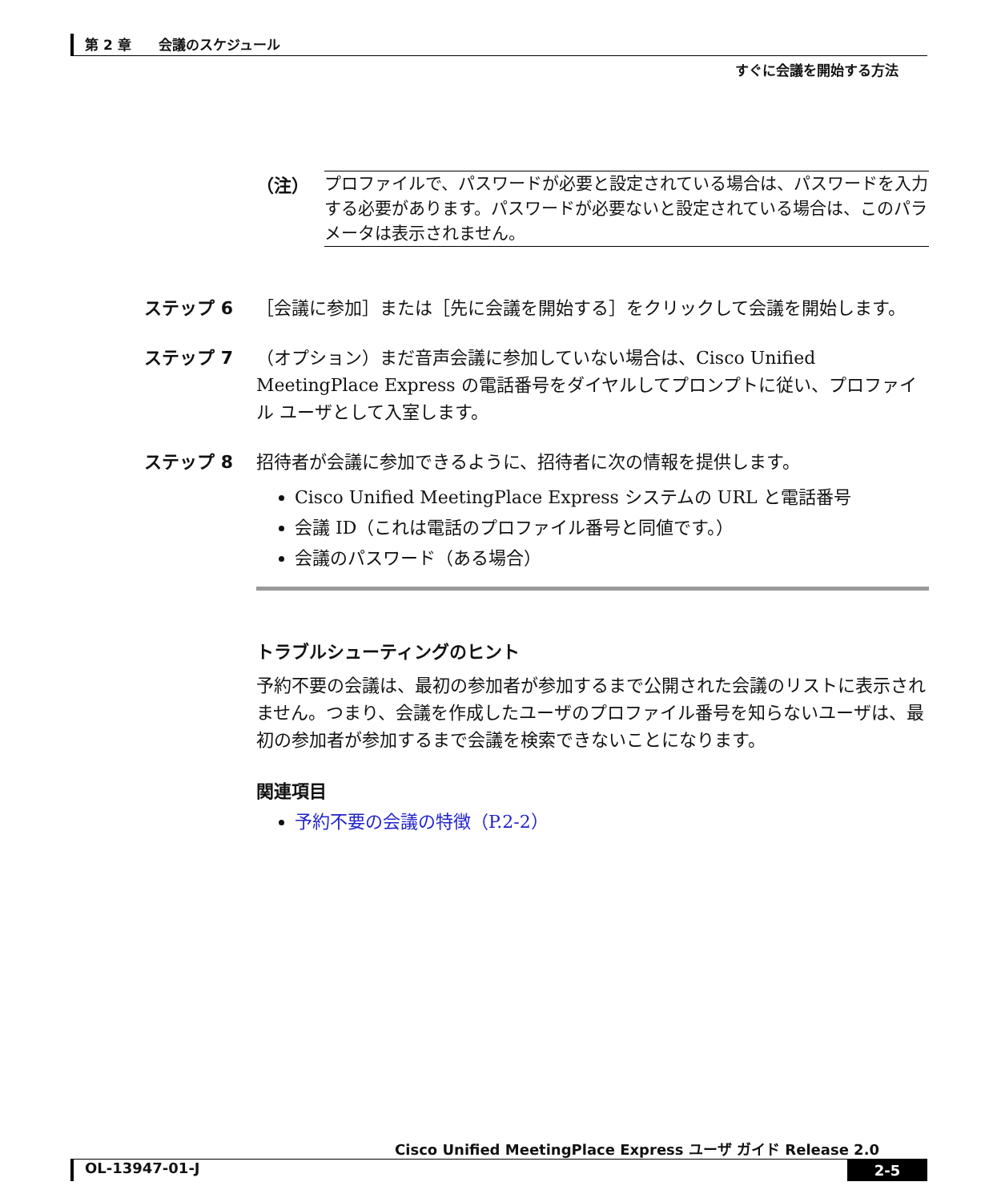第 2 章　　会議のスケジュール
すぐに会議を開始する方法
（注）
プロファイルで、パスワードが必要と設定されている場合は、パスワードを入力する必要があります。パスワードが必要ないと設定されている場合は、このパラメータは表示されません。
ステップ 6 ［会議に参加］または［先に会議を開始する］をクリックして会議を開始します。
ステップ 7 （オプション）まだ音声会議に参加していない場合は、Cisco Unified MeetingPlace Express の電話番号をダイヤルしてプロンプトに従い、プロファイル ユーザとして入室します。
ステップ 8 招待者が会議に参加できるように、招待者に次の情報を提供します。
Cisco Unified MeetingPlace Express システムの URL と電話番号
会議 ID（これは電話のプロファイル番号と同値です。）
会議のパスワード（ある場合）
トラブルシューティングのヒント
予約不要の会議は、最初の参加者が参加するまで公開された会議のリストに表示されません。つまり、会議を作成したユーザのプロファイル番号を知らないユーザは、最初の参加者が参加するまで会議を検索できないことになります。
関連項目
予約不要の会議の特徴（P.2-2）
Cisco Unified MeetingPlace Express ユーザ ガイド Release 2.0
OL-13947-01-J 2-5